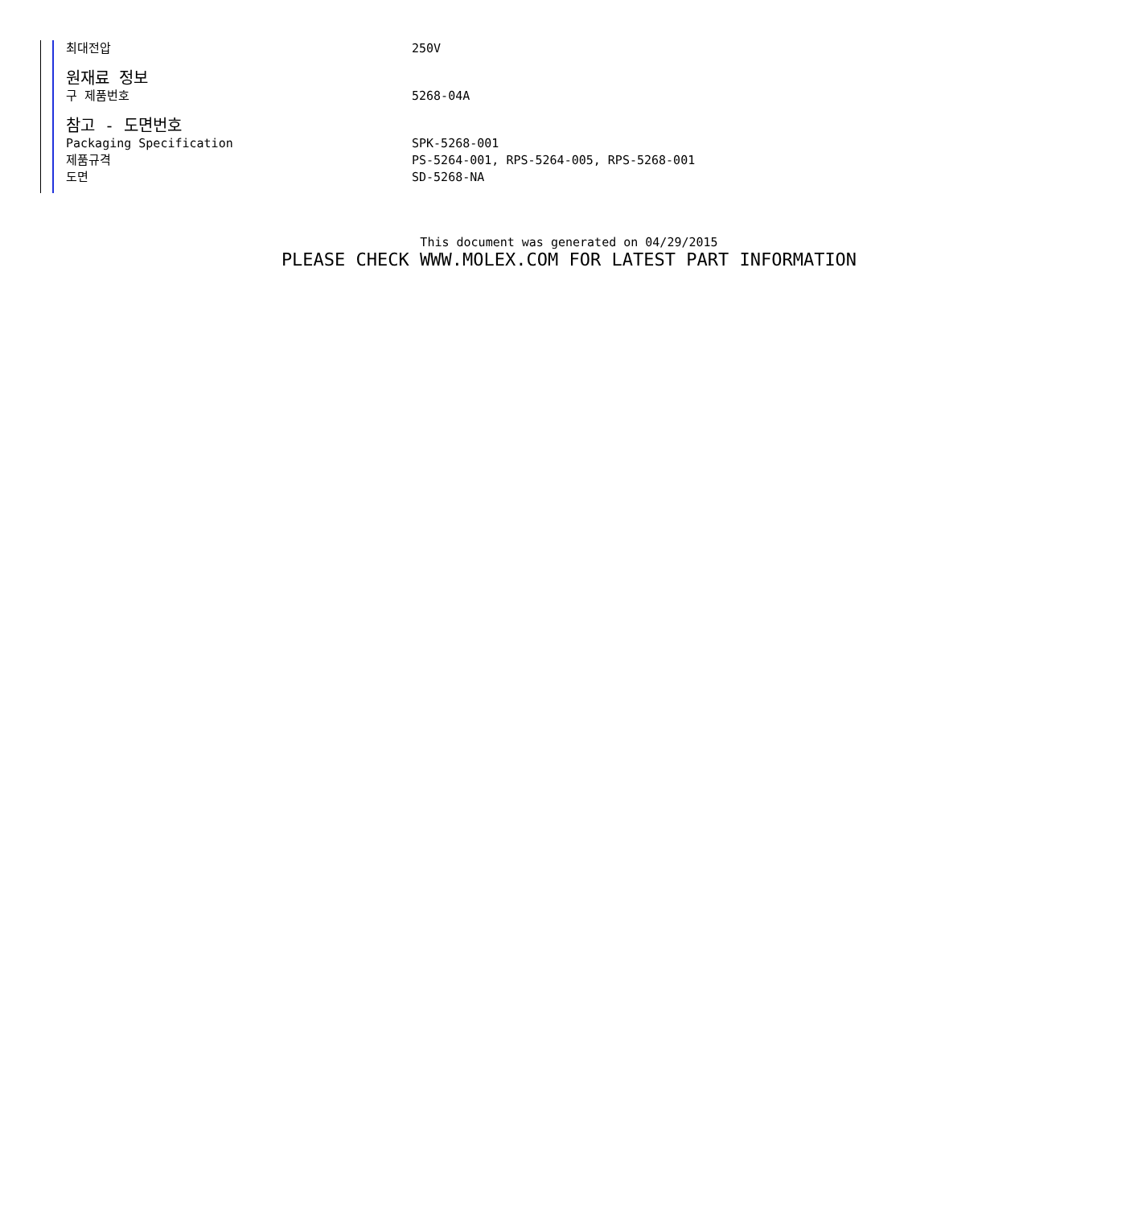| 최대전압 | 250V |
| 원재료 정보 | |
| 구 제품번호 | 5268-04A |
| 참고 - 도면번호 | |
| Packaging Specification | SPK-5268-001 |
| 제품규격 | PS-5264-001, RPS-5264-005, RPS-5268-001 |
| 도면 | SD-5268-NA |
This document was generated on 04/29/2015
PLEASE CHECK WWW.MOLEX.COM FOR LATEST PART INFORMATION